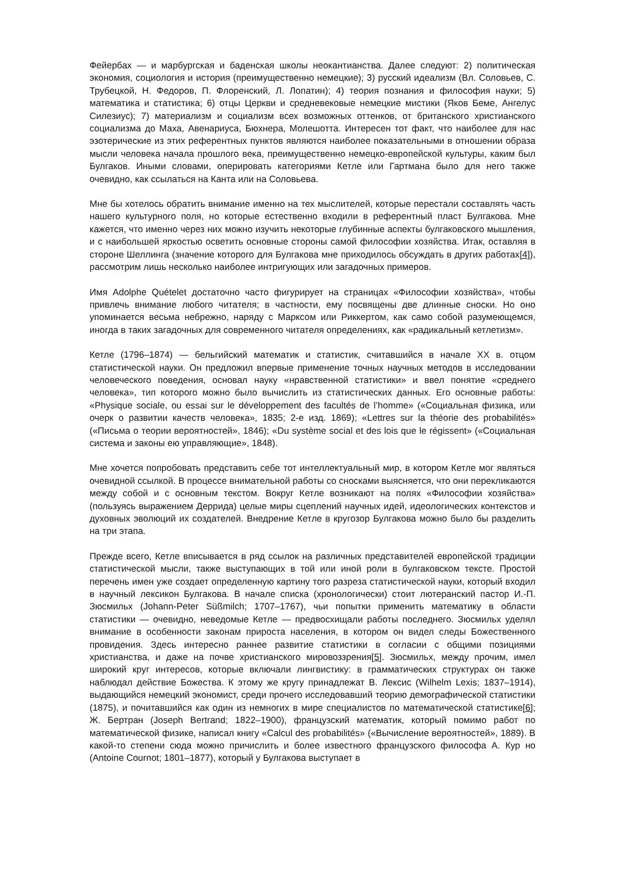Фейербах — и марбургская и баденская школы неокантианства. Далее следуют: 2) политическая экономия, социология и история (преимущественно немецкие); 3) русский идеализм (Вл. Соловьев, С. Трубецкой, Н. Федоров, П. Флоренский, Л. Лопатин); 4) теория познания и философия науки; 5) математика и статистика; 6) отцы Церкви и средневековые немецкие мистики (Яков Беме, Ангелус Силезиус); 7) материализм и социализм всех возможных оттенков, от британского христианского социализма до Маха, Авенариуса, Бюхнера, Молешотта. Интересен тот факт, что наиболее для нас эзотерические из этих референтных пунктов являются наиболее показательными в отношении образа мысли человека начала прошлого века, преимущественно немецко-европейской культуры, каким был Булгаков. Иными словами, оперировать категориями Кетле или Гартмана было для него также очевидно, как ссылаться на Канта или на Соловьева.
Мне бы хотелось обратить внимание именно на тех мыслителей, которые перестали составлять часть нашего культурного поля, но которые естественно входили в референтный пласт Булгакова. Мне кажется, что именно через них можно изучить некоторые глубинные аспекты булгаковского мышления, и с наибольшей яркостью осветить основные стороны самой философии хозяйства. Итак, оставляя в стороне Шеллинга (значение которого для Булгакова мне приходилось обсуждать в других работах[4]), рассмотрим лишь несколько наиболее интригующих или загадочных примеров.
Имя Adolphe Quételet достаточно часто фигурирует на страницах «Философии хозяйства», чтобы привлечь внимание любого читателя; в частности, ему посвящены две длинные сноски. Но оно упоминается весьма небрежно, наряду с Марксом или Риккертом, как само собой разумеющемся, иногда в таких загадочных для современного читателя определениях, как «радикальный кетлетизм».
Кетле (1796–1874) — бельгийский математик и статистик, считавшийся в начале XX в. отцом статистической науки. Он предложил впервые применение точных научных методов в исследовании человеческого поведения, основал науку «нравственной статистики» и ввел понятие «среднего человека», тип которого можно было вычислить из статистических данных. Его основные работы: «Physique sociale, ou essai sur le développement des facultés de l’homme» («Социальная физика, или очерк о развитии качеств человека», 1835; 2-е изд. 1869); «Lettres sur la théorie des probabilités» («Письма о теории вероятностей», 1846); «Du système social et des lois que le régissent» («Социальная система и законы ею управляющие», 1848).
Мне хочется попробовать представить себе тот интеллектуальный мир, в котором Кетле мог являться очевидной ссылкой. В процессе внимательной работы со сносками выясняется, что они перекликаются между собой и с основным текстом. Вокруг Кетле возникают на полях «Философии хозяйства» (пользуясь выражением Деррида) целые миры сцеплений научных идей, идеологических контекстов и духовных эволюций их создателей. Внедрение Кетле в кругозор Булгакова можно было бы разделить на три этапа.
Прежде всего, Кетле вписывается в ряд ссылок на различных представителей европейской традиции статистической мысли, также выступающих в той или иной роли в булгаковском тексте. Простой перечень имен уже создает определенную картину того разреза статистической науки, который входил в научный лексикон Булгакова. В начале списка (хронологически) стоит лютеранский пастор И.-П. Зюсмильх (Johann-Peter Süßmilch; 1707–1767), чьи попытки применить математику в области статистики — очевидно, неведомые Кетле — предвосхищали работы последнего. Зюсмильх уделял внимание в особенности законам прироста населения, в котором он видел следы Божественного провидения. Здесь интересно раннее развитие статистики в согласии с общими позициями христианства, и даже на почве христианского мировоззрения[5]. Зюсмильх, между прочим, имел широкий круг интересов, которые включали лингвистику: в грамматических структурах он также наблюдал действие Божества. К этому же кругу принадлежат В. Лексис (Wilhelm Lexis; 1837–1914), выдающийся немецкий экономист, среди прочего исследовавший теорию демографической статистики (1875), и почитавшийся как один из немногих в мире специалистов по математической статистике[6]; Ж. Бертран (Joseph Bertrand; 1822–1900), французский математик, который помимо работ по математической физике, написал книгу «Calcul des probabilités» («Вычисление вероятностей», 1889). В какой-то степени сюда можно причислить и более известного французского философа А. Кур но (Antoine Cournot; 1801–1877), который у Булгакова выступает в